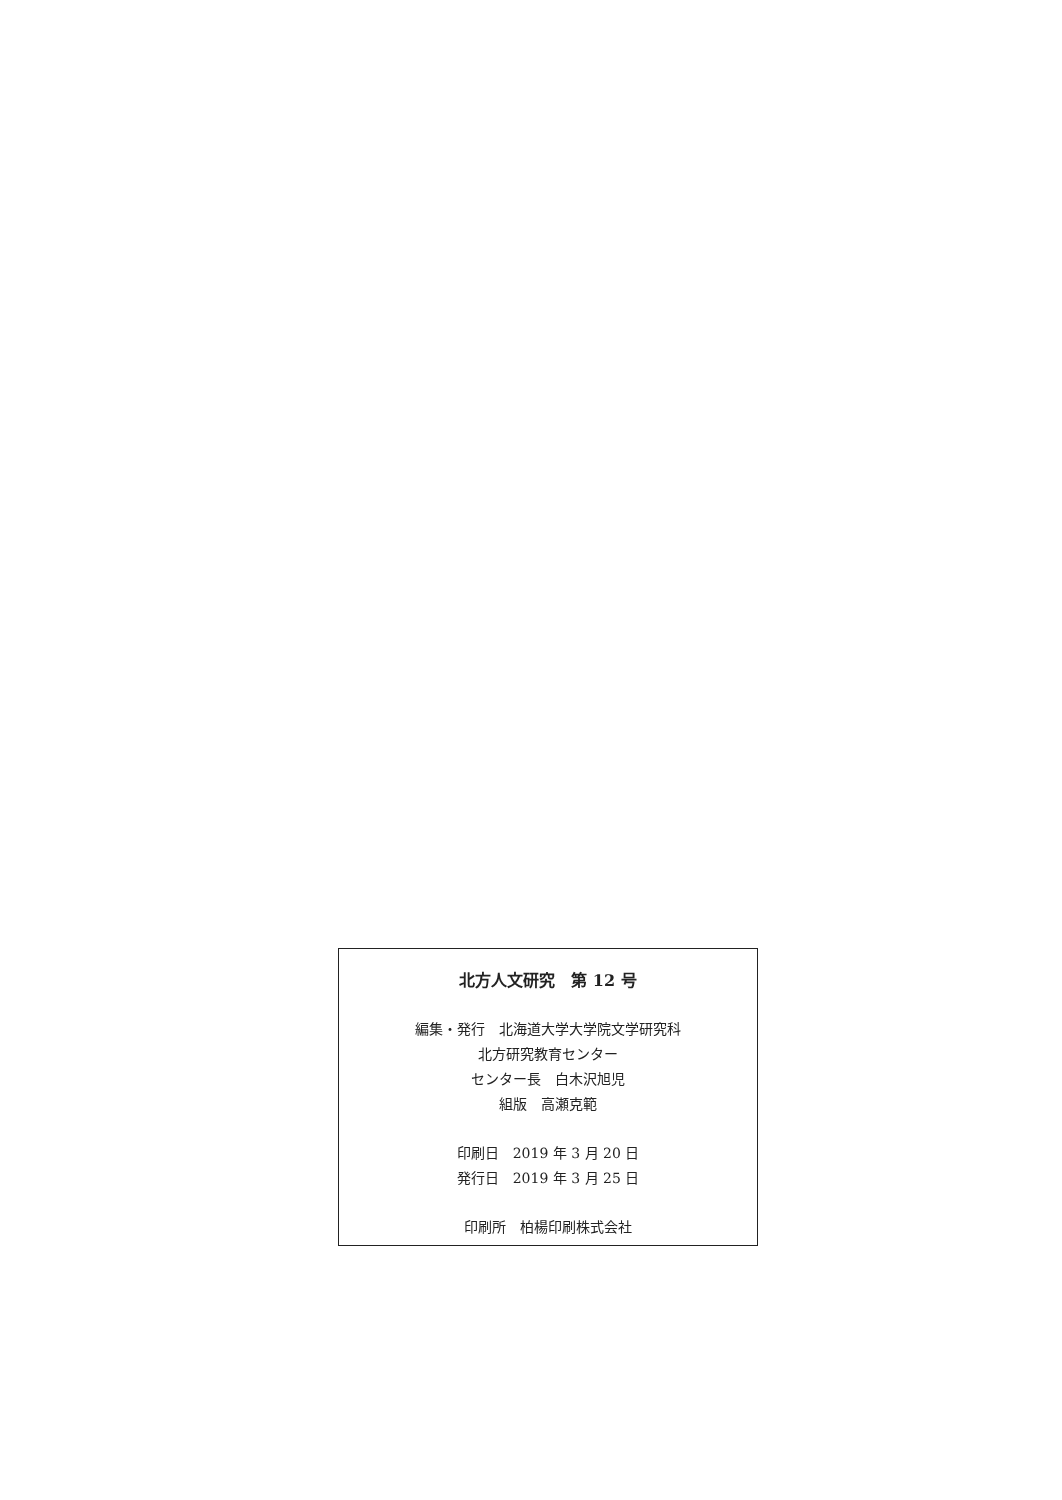北方人文研究　第 12 号
編集・発行　北海道大学大学院文学研究科
北方研究教育センター
センター長　白木沢旭児
組版　高瀬克範
印刷日　2019 年 3 月 20 日
発行日　2019 年 3 月 25 日
印刷所　柏楊印刷株式会社